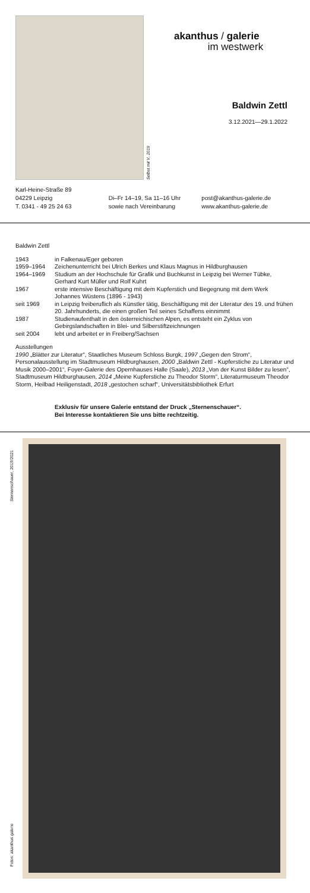Selbst mit V, 2019
akanthus / galerie
im westwerk
Baldwin Zettl
3.12.2021—29.1.2022
Karl-Heine-Straße 89
04229 Leipzig
T. 0341 - 49 25 24 63
Di–Fr 14–19, Sa 11–16 Uhr
sowie nach Vereinbarung
post@akanthus-galerie.de
www.akanthus-galerie.de
Baldwin Zettl
| 1943 | in Falkenau/Eger geboren |
| 1959–1964 | Zeichenunterricht bei Ulrich Berkes und Klaus Magnus in Hildburghausen |
| 1964–1969 | Studium an der Hochschule für Grafik und Buchkunst in Leipzig bei Werner Tübke, Gerhard Kurt Müller und Rolf Kuhrt |
| 1967 | erste intensive Beschäftigung mit dem Kupferstich und Begegnung mit dem Werk Johannes Wüstens (1896 - 1943) |
| seit 1969 | in Leipzig freiberuflich als Künstler tätig, Beschäftigung mit der Literatur des 19. und frühen 20. Jahrhunderts, die einen großen Teil seines Schaffens einnimmt |
| 1987 | Studienaufenthalt in den österreichischen Alpen, es entsteht ein Zyklus von Gebirgslandschaften in Blei- und Silberstiftzeichnungen |
| seit 2004 | lebt und arbeitet er in Freiberg/Sachsen |
Ausstellungen
1990 „Blätter zur Literatur“, Staatliches Museum Schloss Burgk, 1997 „Gegen den Strom“, Personalausstellung im Stadtmuseum Hildburghausen, 2000 „Baldwin Zettl - Kupferstiche zu Literatur und Musik 2000–2001“, Foyer-Galerie des Opernhauses Halle (Saale), 2013 „Von der Kunst Bilder zu lesen“, Stadtmuseum Hildburghausen, 2014 „Meine Kupferstiche zu Theodor Storm“, Literaturmuseum Theodor Storm, Heilbad Heiligenstadt, 2018 „gestochen scharf“, Universitätsbibliothek Erfurt
Exklusiv für unsere Galerie entstand der Druck „Sternenschauer“.
Bei Interesse kontaktieren Sie uns bitte rechtzeitig.
Sternenschauer, 2019/2021
Fotos: akanthus galerie